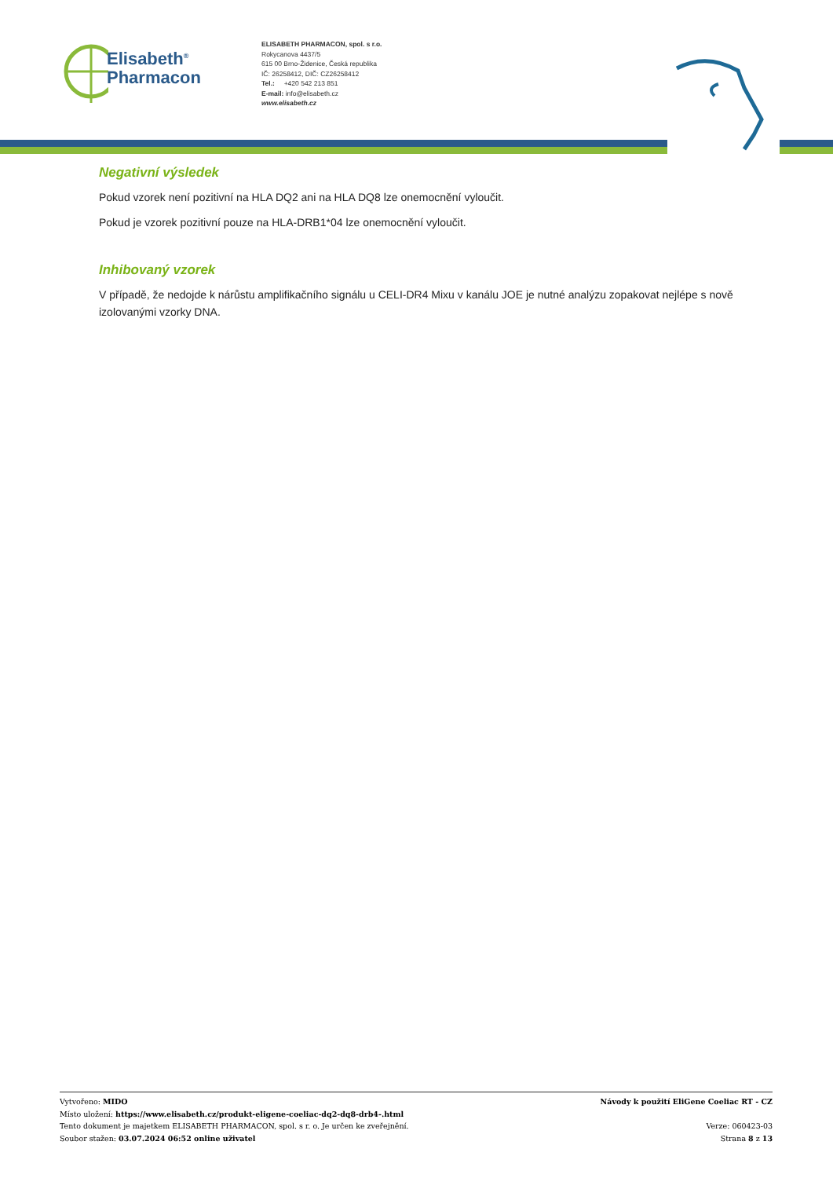Elisabeth<sup>®</sup>
Pharmacon
ELISABETH PHARMACON, spol. s r.o.
Rokycanova 4437/5
615 00 Brno-Židenice, Česká republika
IČ: 26258412, DIČ: CZ26258412
Tel.: +420 542 213 851
E-mail: info@elisabeth.cz
www.elisabeth.cz
Negativní výsledek
Pokud vzorek není pozitivní na HLA DQ2 ani na HLA DQ8 lze onemocnění vyloučit.
Pokud je vzorek pozitivní pouze na HLA-DRB1*04 lze onemocnění vyloučit.
Inhibovaný vzorek
V případě, že nedojde k nárůstu amplifikačního signálu u CELI-DR4 Mixu v kanálu JOE je nutné analýzu zopakovat nejlépe s nově izolovanými vzorky DNA.
Vytvořeno: MIDO
Místo uložení: https://www.elisabeth.cz/produkt-eligene-coeliac-dq2-dq8-drb4-.html
Tento dokument je majetkem ELISABETH PHARMACON, spol. s r. o. Je určen ke zveřejnění.
Soubor stažen: 03.07.2024 06:52 online uživatel
Návody k použití EliGene Coeliac RT - CZ
Verze: 060423-03
Strana 8 z 13